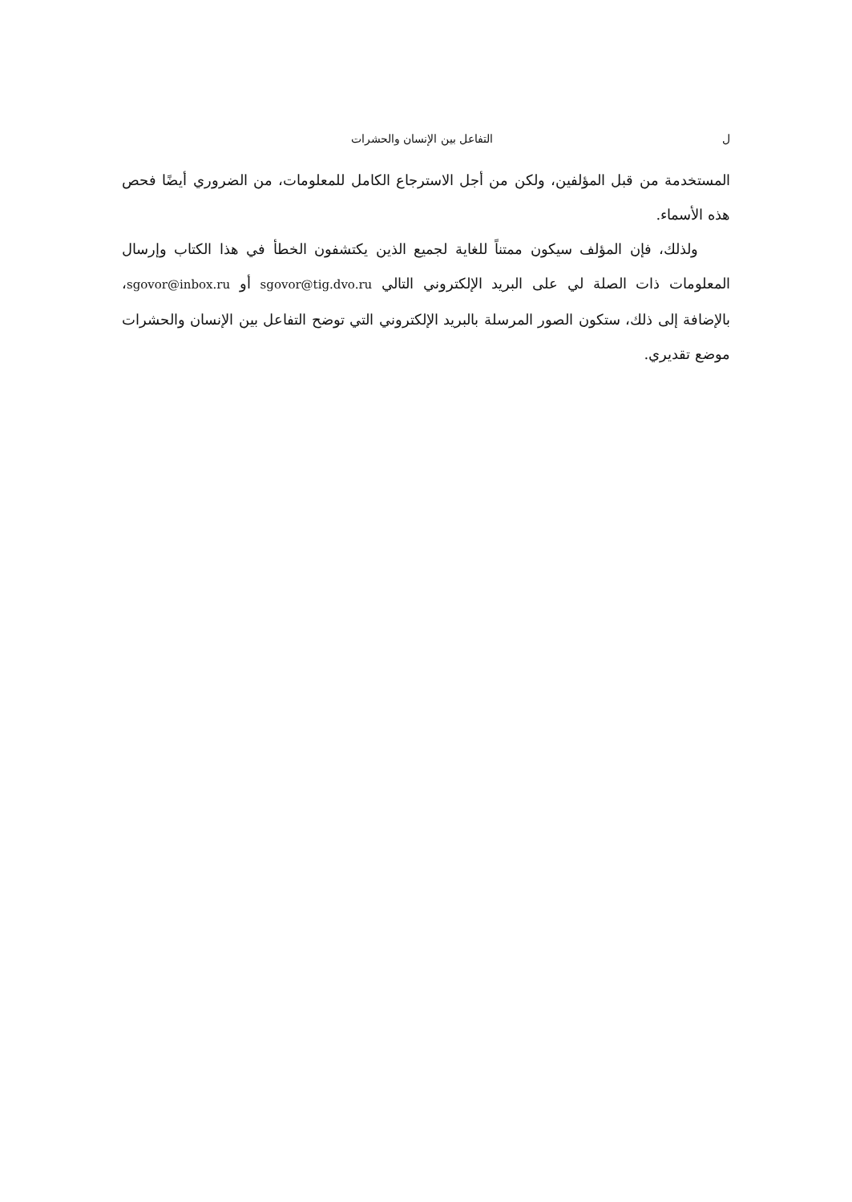ل التفاعل بين الإنسان والحشرات
المستخدمة من قبل المؤلفين، ولكن من أجل الاسترجاع الكامل للمعلومات، من الضروري أيضًا فحص هذه الأسماء.
ولذلك، فإن المؤلف سيكون ممتناً للغاية لجميع الذين يكتشفون الخطأ في هذا الكتاب وإرسال المعلومات ذات الصلة لي على البريد الإلكتروني التالي sgovor@tig.dvo.ru أو sgovor@inbox.ru، بالإضافة إلى ذلك، ستكون الصور المرسلة بالبريد الإلكتروني التي توضح التفاعل بين الإنسان والحشرات موضع تقديري.